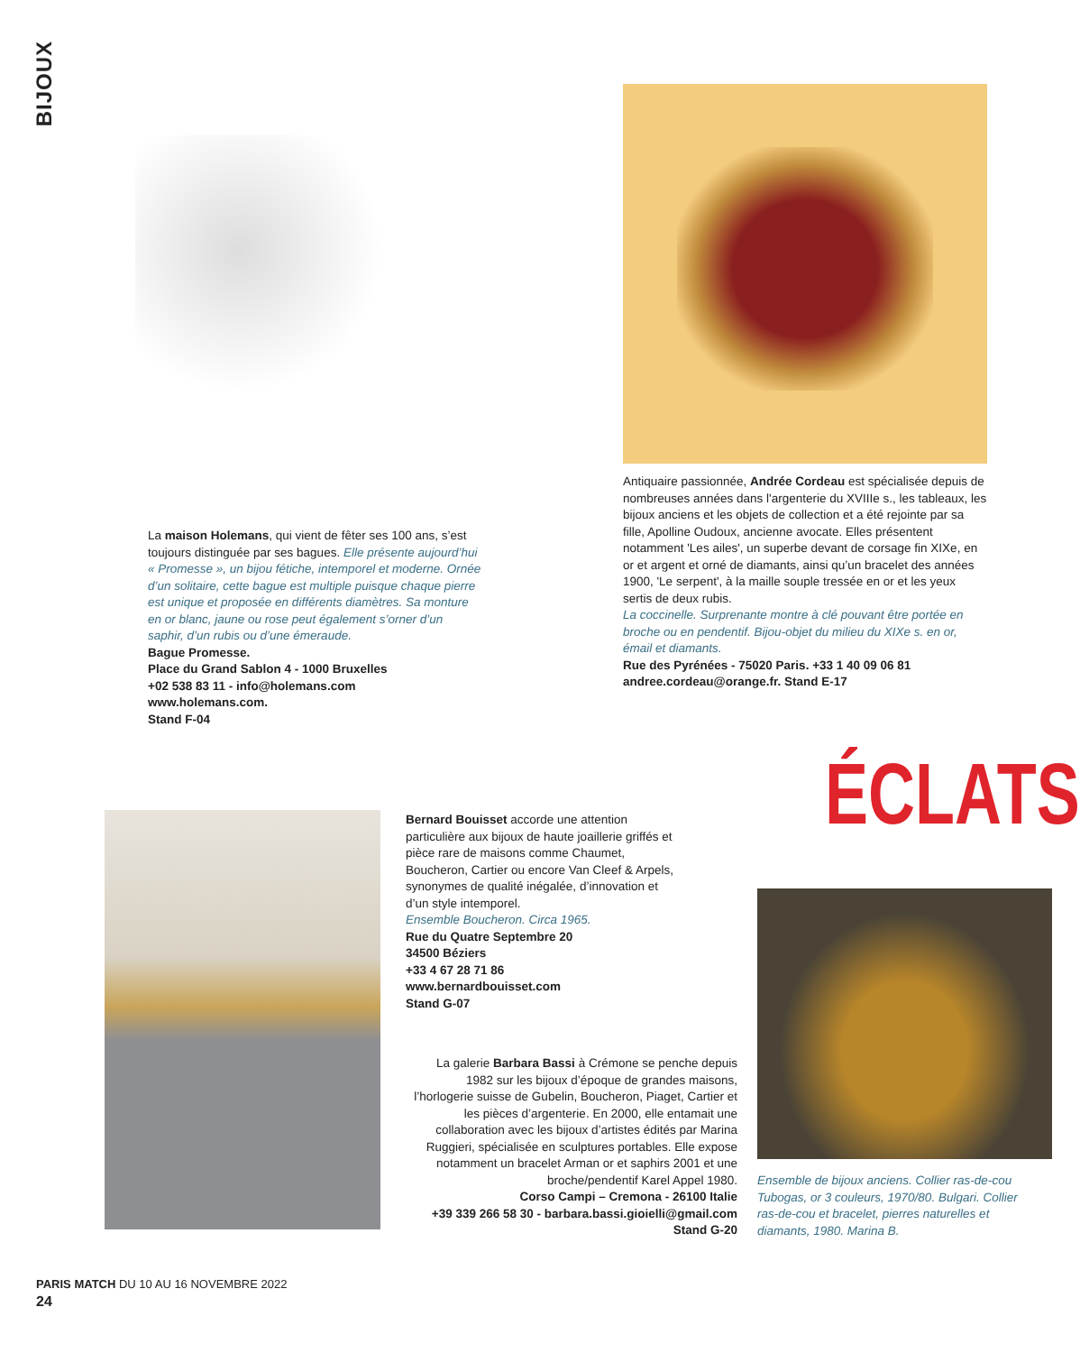BIJOUX
La maison Holemans, qui vient de fêter ses 100 ans, s’est toujours distinguée par ses bagues. Elle présente aujourd’hui « Promesse », un bijou fétiche, intemporel et moderne. Ornée d’un solitaire, cette bague est multiple puisque chaque pierre est unique et proposée en différents diamètres. Sa monture en or blanc, jaune ou rose peut également s’orner d’un saphir, d’un rubis ou d’une émeraude.
Bague Promesse.
Place du Grand Sablon 4 - 1000 Bruxelles
+02 538 83 11 - info@holemans.com
www.holemans.com.
Stand F-04
Antiquaire passionnée, Andrée Cordeau est spécialisée depuis de nombreuses années dans l'argenterie du XVIIIe s., les tableaux, les bijoux anciens et les objets de collection et a été rejointe par sa fille, Apolline Oudoux, ancienne avocate. Elles présentent notamment 'Les ailes', un superbe devant de corsage fin XIXe, en or et argent et orné de diamants, ainsi qu’un bracelet des années 1900, 'Le serpent', à la maille souple tressée en or et les yeux sertis de deux rubis.
La coccinelle. Surprenante montre à clé pouvant être portée en broche ou en pendentif. Bijou-objet du milieu du XIXe s. en or, émail et diamants.
Rue des Pyrénées - 75020 Paris. +33 1 40 09 06 81
andree.cordeau@orange.fr. Stand E-17
ÉCLATS
Bernard Bouisset accorde une attention particulière aux bijoux de haute joaillerie griffés et pièce rare de maisons comme Chaumet, Boucheron, Cartier ou encore Van Cleef & Arpels, synonymes de qualité inégalée, d’innovation et d’un style intemporel.
Ensemble Boucheron. Circa 1965.
Rue du Quatre Septembre 20
34500 Béziers
+33 4 67 28 71 86
www.bernardbouisset.com
Stand G-07
La galerie Barbara Bassi à Crémone se penche depuis 1982 sur les bijoux d’époque de grandes maisons, l’horlogerie suisse de Gubelin, Boucheron, Piaget, Cartier et les pièces d’argenterie. En 2000, elle entamait une collaboration avec les bijoux d’artistes édités par Marina Ruggieri, spécialisée en sculptures portables. Elle expose notamment un bracelet Arman or et saphirs 2001 et une broche/pendentif Karel Appel 1980.
Corso Campi – Cremona - 26100 Italie
+39 339 266 58 30 - barbara.bassi.gioielli@gmail.com
Stand G-20
Ensemble de bijoux anciens. Collier ras-de-cou Tubogas, or 3 couleurs, 1970/80. Bulgari. Collier ras-de-cou et bracelet, pierres naturelles et diamants, 1980. Marina B.
PARIS MATCH DU 10 AU 16 NOVEMBRE 2022
24